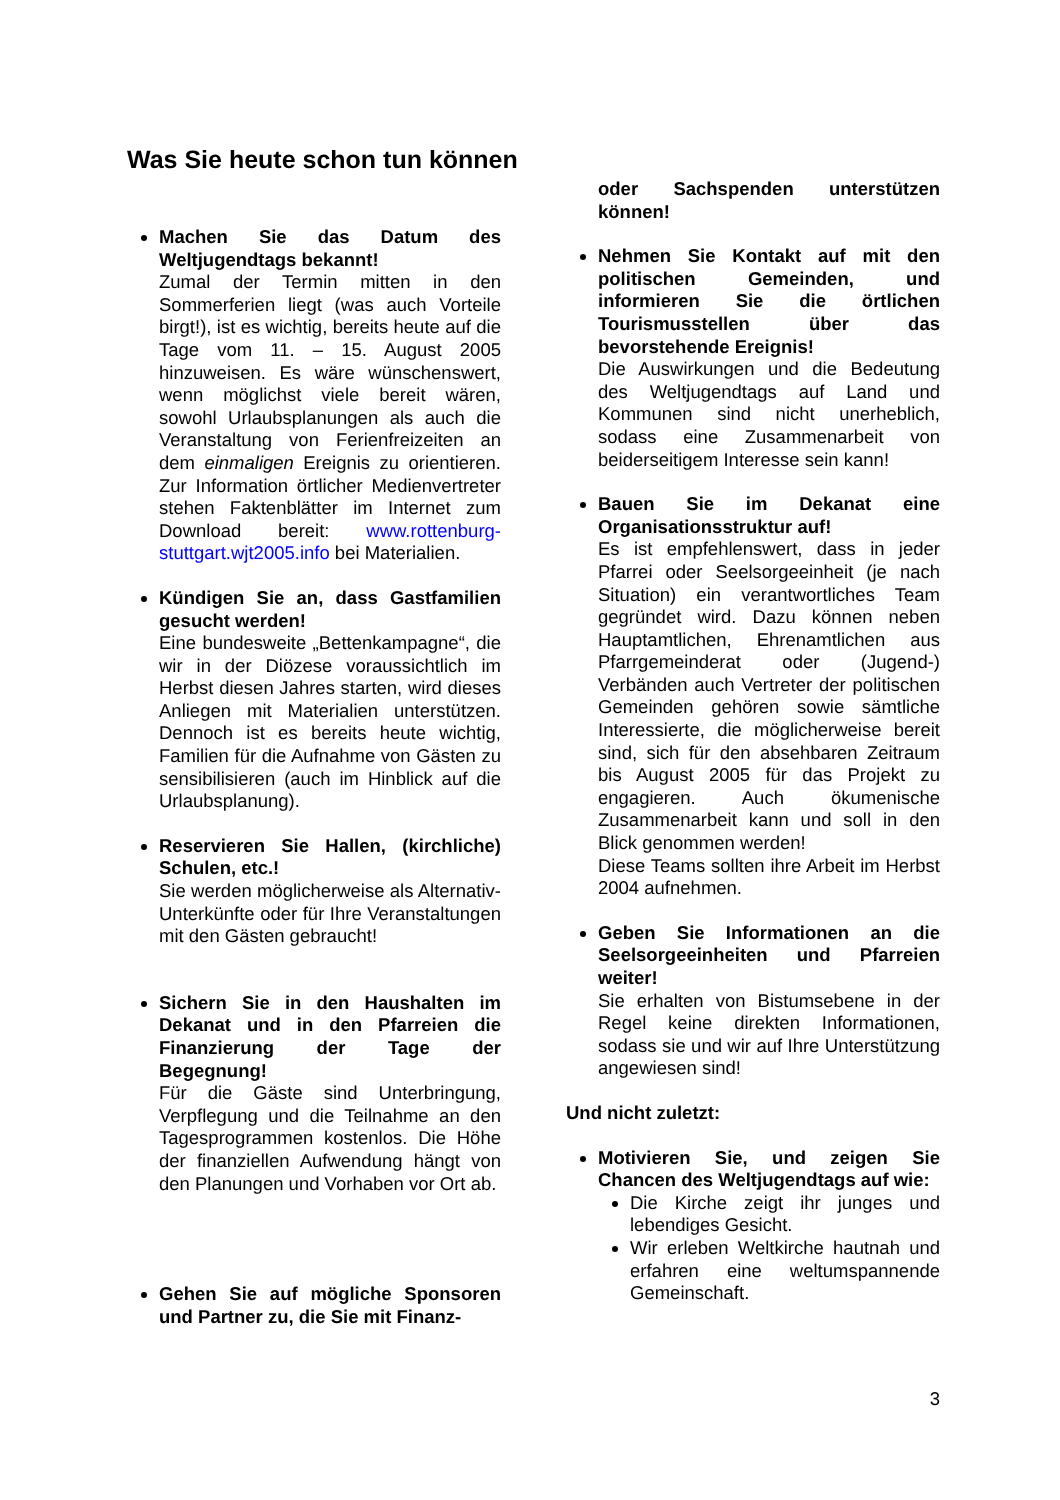Was Sie heute schon tun können
Machen Sie das Datum des Weltjugendtags bekannt!
Zumal der Termin mitten in den Sommerferien liegt (was auch Vorteile birgt!), ist es wichtig, bereits heute auf die Tage vom 11. – 15. August 2005 hinzuweisen. Es wäre wünschenswert, wenn möglichst viele bereit wären, sowohl Urlaubsplanungen als auch die Veranstaltung von Ferienfreizeiten an dem einmaligen Ereignis zu orientieren. Zur Information örtlicher Medienvertreter stehen Faktenblätter im Internet zum Download bereit: www.rottenburg-stuttgart.wjt2005.info bei Materialien.
Kündigen Sie an, dass Gastfamilien gesucht werden!
Eine bundesweite „Bettenkampagne“, die wir in der Diözese voraussichtlich im Herbst diesen Jahres starten, wird dieses Anliegen mit Materialien unterstützen. Dennoch ist es bereits heute wichtig, Familien für die Aufnahme von Gästen zu sensibilisieren (auch im Hinblick auf die Urlaubsplanung).
Reservieren Sie Hallen, (kirchliche) Schulen, etc.!
Sie werden möglicherweise als Alternativ-Unterkünfte oder für Ihre Veranstaltungen mit den Gästen gebraucht!
Sichern Sie in den Haushalten im Dekanat und in den Pfarreien die Finanzierung der Tage der Begegnung!
Für die Gäste sind Unterbringung, Verpflegung und die Teilnahme an den Tagesprogrammen kostenlos. Die Höhe der finanziellen Aufwendung hängt von den Planungen und Vorhaben vor Ort ab.
Gehen Sie auf mögliche Sponsoren und Partner zu, die Sie mit Finanz-
oder Sachspenden unterstützen können!
Nehmen Sie Kontakt auf mit den politischen Gemeinden, und informieren Sie die örtlichen Tourismusstellen über das bevorstehende Ereignis!
Die Auswirkungen und die Bedeutung des Weltjugendtags auf Land und Kommunen sind nicht unerheblich, sodass eine Zusammenarbeit von beiderseitigem Interesse sein kann!
Bauen Sie im Dekanat eine Organisationsstruktur auf!
Es ist empfehlenswert, dass in jeder Pfarrei oder Seelsorgeeinheit (je nach Situation) ein verantwortliches Team gegründet wird. Dazu können neben Hauptamtlichen, Ehrenamtlichen aus Pfarrgemeinderat oder (Jugend-) Verbänden auch Vertreter der politischen Gemeinden gehören sowie sämtliche Interessierte, die möglicherweise bereit sind, sich für den absehbaren Zeitraum bis August 2005 für das Projekt zu engagieren. Auch ökumenische Zusammenarbeit kann und soll in den Blick genommen werden!
Diese Teams sollten ihre Arbeit im Herbst 2004 aufnehmen.
Geben Sie Informationen an die Seelsorgeeinheiten und Pfarreien weiter!
Sie erhalten von Bistumsebene in der Regel keine direkten Informationen, sodass sie und wir auf Ihre Unterstützung angewiesen sind!
Und nicht zuletzt:
Motivieren Sie, und zeigen Sie Chancen des Weltjugendtags auf wie:
Die Kirche zeigt ihr junges und lebendiges Gesicht.
Wir erleben Weltkirche hautnah und erfahren eine weltumspannende Gemeinschaft.
3